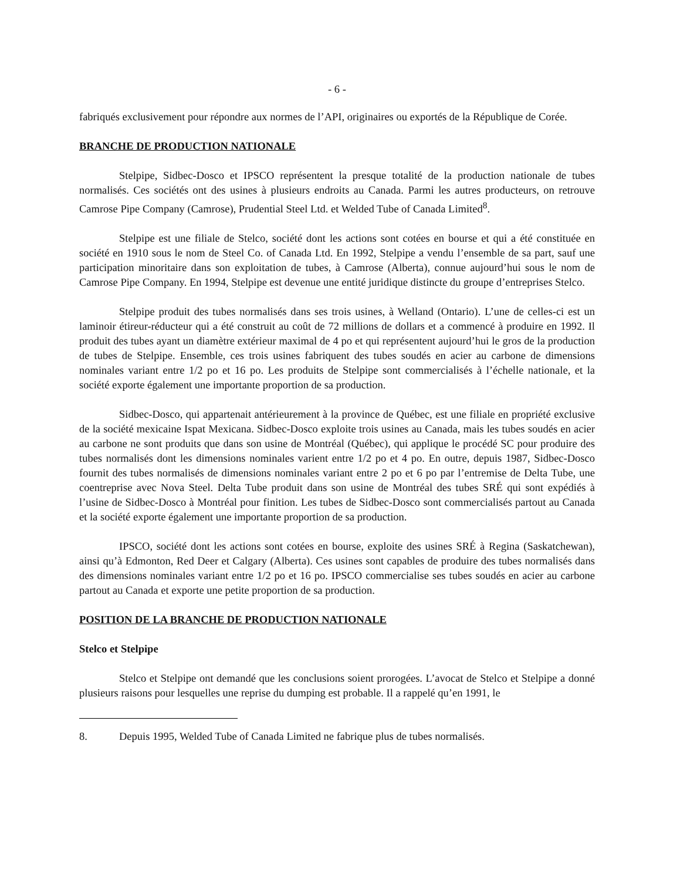- 6 -
fabriqués exclusivement pour répondre aux normes de l’API, originaires ou exportés de la République de Corée.
BRANCHE DE PRODUCTION NATIONALE
Stelpipe, Sidbec-Dosco et IPSCO représentent la presque totalité de la production nationale de tubes normalisés. Ces sociétés ont des usines à plusieurs endroits au Canada. Parmi les autres producteurs, on retrouve Camrose Pipe Company (Camrose), Prudential Steel Ltd. et Welded Tube of Canada Limited<sup>8</sup>.
Stelpipe est une filiale de Stelco, société dont les actions sont cotées en bourse et qui a été constituée en société en 1910 sous le nom de Steel Co. of Canada Ltd. En 1992, Stelpipe a vendu l’ensemble de sa part, sauf une participation minoritaire dans son exploitation de tubes, à Camrose (Alberta), connue aujourd’hui sous le nom de Camrose Pipe Company. En 1994, Stelpipe est devenue une entité juridique distincte du groupe d’entreprises Stelco.
Stelpipe produit des tubes normalisés dans ses trois usines, à Welland (Ontario). L’une de celles-ci est un laminoir étireur-réducteur qui a été construit au coût de 72 millions de dollars et a commencé à produire en 1992. Il produit des tubes ayant un diamètre extérieur maximal de 4 po et qui représentent aujourd’hui le gros de la production de tubes de Stelpipe. Ensemble, ces trois usines fabriquent des tubes soudés en acier au carbone de dimensions nominales variant entre 1/2 po et 16 po. Les produits de Stelpipe sont commercialisés à l’échelle nationale, et la société exporte également une importante proportion de sa production.
Sidbec-Dosco, qui appartenait antérieurement à la province de Québec, est une filiale en propriété exclusive de la société mexicaine Ispat Mexicana. Sidbec-Dosco exploite trois usines au Canada, mais les tubes soudés en acier au carbone ne sont produits que dans son usine de Montréal (Québec), qui applique le procédé SC pour produire des tubes normalisés dont les dimensions nominales varient entre 1/2 po et 4 po. En outre, depuis 1987, Sidbec-Dosco fournit des tubes normalisés de dimensions nominales variant entre 2 po et 6 po par l’entremise de Delta Tube, une coentreprise avec Nova Steel. Delta Tube produit dans son usine de Montréal des tubes SRÉ qui sont expédiés à l’usine de Sidbec-Dosco à Montréal pour finition. Les tubes de Sidbec-Dosco sont commercialisés partout au Canada et la société exporte également une importante proportion de sa production.
IPSCO, société dont les actions sont cotées en bourse, exploite des usines SRÉ à Regina (Saskatchewan), ainsi qu’à Edmonton, Red Deer et Calgary (Alberta). Ces usines sont capables de produire des tubes normalisés dans des dimensions nominales variant entre 1/2 po et 16 po. IPSCO commercialise ses tubes soudés en acier au carbone partout au Canada et exporte une petite proportion de sa production.
POSITION DE LA BRANCHE DE PRODUCTION NATIONALE
Stelco et Stelpipe
Stelco et Stelpipe ont demandé que les conclusions soient prorogées. L’avocat de Stelco et Stelpipe a donné plusieurs raisons pour lesquelles une reprise du dumping est probable. Il a rappelé qu’en 1991, le
8. Depuis 1995, Welded Tube of Canada Limited ne fabrique plus de tubes normalisés.